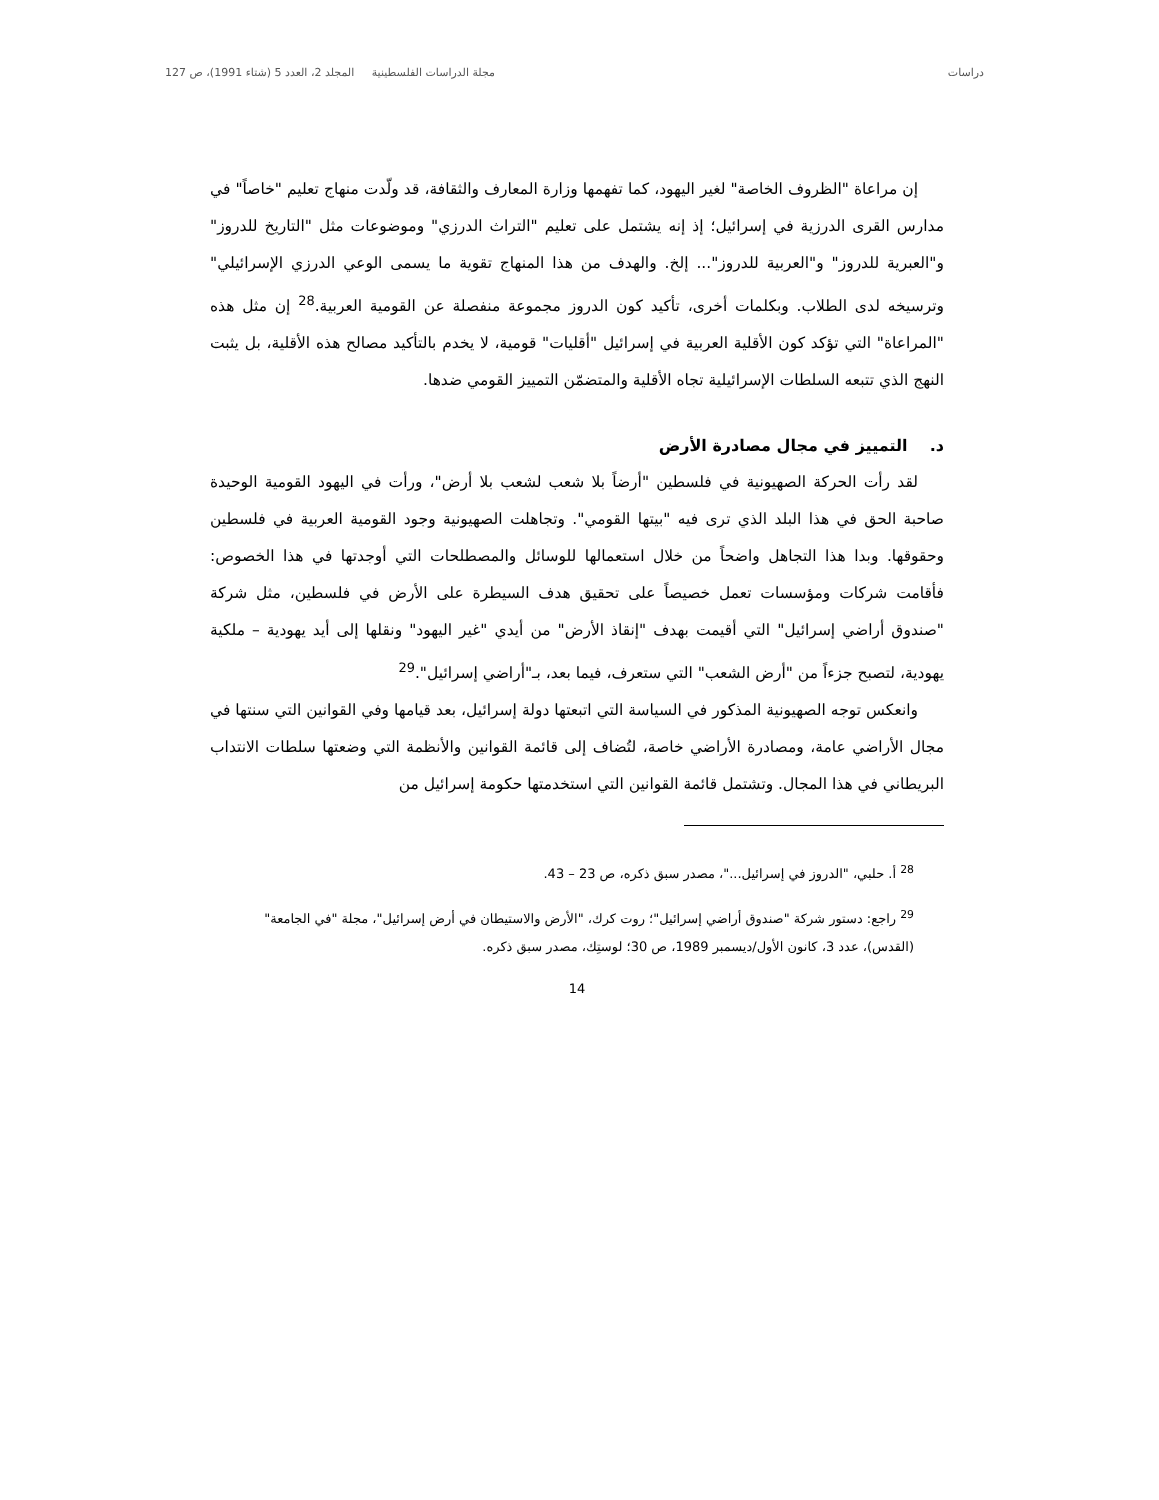دراسات مجلة الدراسات الفلسطينية المجلد 2، العدد 5 (شتاء 1991)، ص 127
إن مراعاة "الظروف الخاصة" لغير اليهود، كما تفهمها وزارة المعارف والثقافة، قد ولّدت منهاج تعليم "خاصاً" في مدارس القرى الدرزية في إسرائيل؛ إذ إنه يشتمل على تعليم "التراث الدرزي" وموضوعات مثل "التاريخ للدروز" و"العبرية للدروز" و"العربية للدروز"... إلخ. والهدف من هذا المنهاج تقوية ما يسمى الوعي الدرزي الإسرائيلي" وترسيخه لدى الطلاب. وبكلمات أخرى، تأكيد كون الدروز مجموعة منفصلة عن القومية العربية.<sup>28</sup> إن مثل هذه "المراعاة" التي تؤكد كون الأقلية العربية في إسرائيل "أقليات" قومية، لا يخدم بالتأكيد مصالح هذه الأقلية، بل يثبت النهج الذي تتبعه السلطات الإسرائيلية تجاه الأقلية والمتضمّن التمييز القومي ضدها.
د. التمييز في مجال مصادرة الأرض
لقد رأت الحركة الصهيونية في فلسطين "أرضاً بلا شعب لشعب بلا أرض"، ورأت في اليهود القومية الوحيدة صاحبة الحق في هذا البلد الذي ترى فيه "بيتها القومي". وتجاهلت الصهيونية وجود القومية العربية في فلسطين وحقوقها. وبدا هذا التجاهل واضحاً من خلال استعمالها للوسائل والمصطلحات التي أوجدتها في هذا الخصوص: فأقامت شركات ومؤسسات تعمل خصيصاً على تحقيق هدف السيطرة على الأرض في فلسطين، مثل شركة "صندوق أراضي إسرائيل" التي أقيمت بهدف "إنقاذ الأرض" من أيدي "غير اليهود" ونقلها إلى أيد يهودية – ملكية يهودية، لتصبح جزءاً من "أرض الشعب" التي ستعرف، فيما بعد، بـ"أراضي إسرائيل".<sup>29</sup>
وانعكس توجه الصهيونية المذكور في السياسة التي اتبعتها دولة إسرائيل، بعد قيامها وفي القوانين التي سنتها في مجال الأراضي عامة، ومصادرة الأراضي خاصة، لتُضاف إلى قائمة القوانين والأنظمة التي وضعتها سلطات الانتداب البريطاني في هذا المجال. وتشتمل قائمة القوانين التي استخدمتها حكومة إسرائيل من
<sup>28</sup> أ. حلبي، "الدروز في إسرائيل..."، مصدر سبق ذكره، ص 23 – 43.
<sup>29</sup> راجع: دستور شركة "صندوق أراضي إسرائيل"؛ روت كرك، "الأرض والاستيطان في أرض إسرائيل"، مجلة "في الجامعة" (القدس)، عدد 3، كانون الأول/ديسمبر 1989، ص 30؛ لوستِك، مصدر سبق ذكره.
14